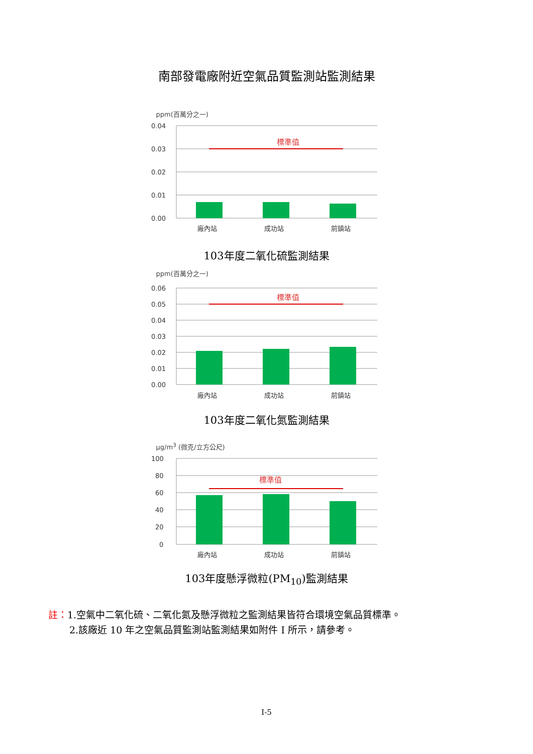南部發電廠附近空氣品質監測站監測結果
ppm(百萬分之一)
0.04
0.03
0.02
0.01
0.00
標準值
廠內站
成功站
前鎮站
103年度二氧化硫監測結果
ppm(百萬分之一)
0.06
0.05
0.04
0.03
0.02
0.01
0.00
標準值
廠內站
成功站
前鎮站
103年度二氧化氮監測結果
μg/m<sup>3</sup> (微克/立方公尺)
100
80
60
40
20
0
標準值
廠內站
成功站
前鎮站
103年度懸浮微粒(PM<sub>10</sub>)監測結果
註：1.空氣中二氧化硫、二氧化氮及懸浮微粒之監測結果皆符合環境空氣品質標準。
2.該廠近 10 年之空氣品質監測站監測結果如附件 I 所示，請參考。
I-5